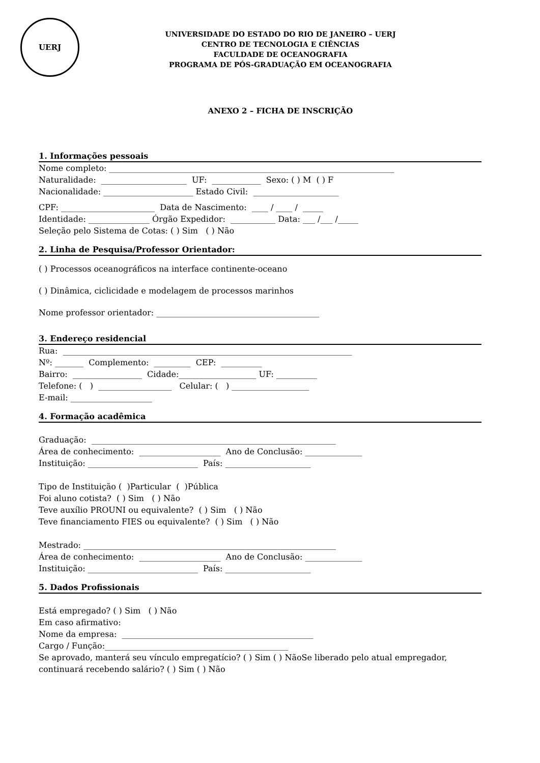UERJ
UNIVERSIDADE DO ESTADO DO RIO DE JANEIRO – UERJ
CENTRO DE TECNOLOGIA E CIÊNCIAS
FACULDADE DE OCEANOGRAFIA
PROGRAMA DE PÓS-GRADUAÇÃO EM OCEANOGRAFIA
ANEXO 2 – FICHA DE INSCRIÇÃO
1. Informações pessoais
Nome completo: ______________________________________________________________________
Naturalidade: _____________________ UF: ____________ Sexo: ( ) M ( ) F
Nacionalidade: ______________________ Estado Civil: _____________________
CPF: _______________________ Data de Nascimento: ____ / ____ / _____
Identidade: _______________ Órgão Expedidor: ___________ Data: ___ /___ /_____
Seleção pelo Sistema de Cotas: ( ) Sim ( ) Não
2. Linha de Pesquisa/Professor Orientador:
( ) Processos oceanográficos na interface continente-oceano
( ) Dinâmica, ciclicidade e modelagem de processos marinhos
Nome professor orientador: ________________________________________
3. Endereço residencial
Rua: _______________________________________________________________________
Nº: _______ Complemento: _________ CEP: __________
Bairro: _________________ Cidade:___________________ UF: __________
Telefone: ( ) __________________ Celular: ( ) ___________________
E-mail: ____________________
4. Formação acadêmica
Graduação: ____________________________________________________________
Área de conhecimento: ____________________ Ano de Conclusão: ______________
Instituição: ___________________________ País: _____________________
Tipo de Instituição ( )Particular ( )Pública
Foi aluno cotista? ( ) Sim ( ) Não
Teve auxílio PROUNI ou equivalente? ( ) Sim ( ) Não
Teve financiamento FIES ou equivalente? ( ) Sim ( ) Não
Mestrado: ______________________________________________________________
Área de conhecimento: ____________________ Ano de Conclusão: ______________
Instituição: ___________________________ País: _____________________
5. Dados Profissionais
Está empregado? ( ) Sim ( ) Não
Em caso afirmativo:
Nome da empresa: _______________________________________________
Cargo / Função:_____________________________________________
Se aprovado, manterá seu vínculo empregatício? ( ) Sim ( ) NãoSe liberado pelo atual empregador, continuará recebendo salário? ( ) Sim ( ) Não